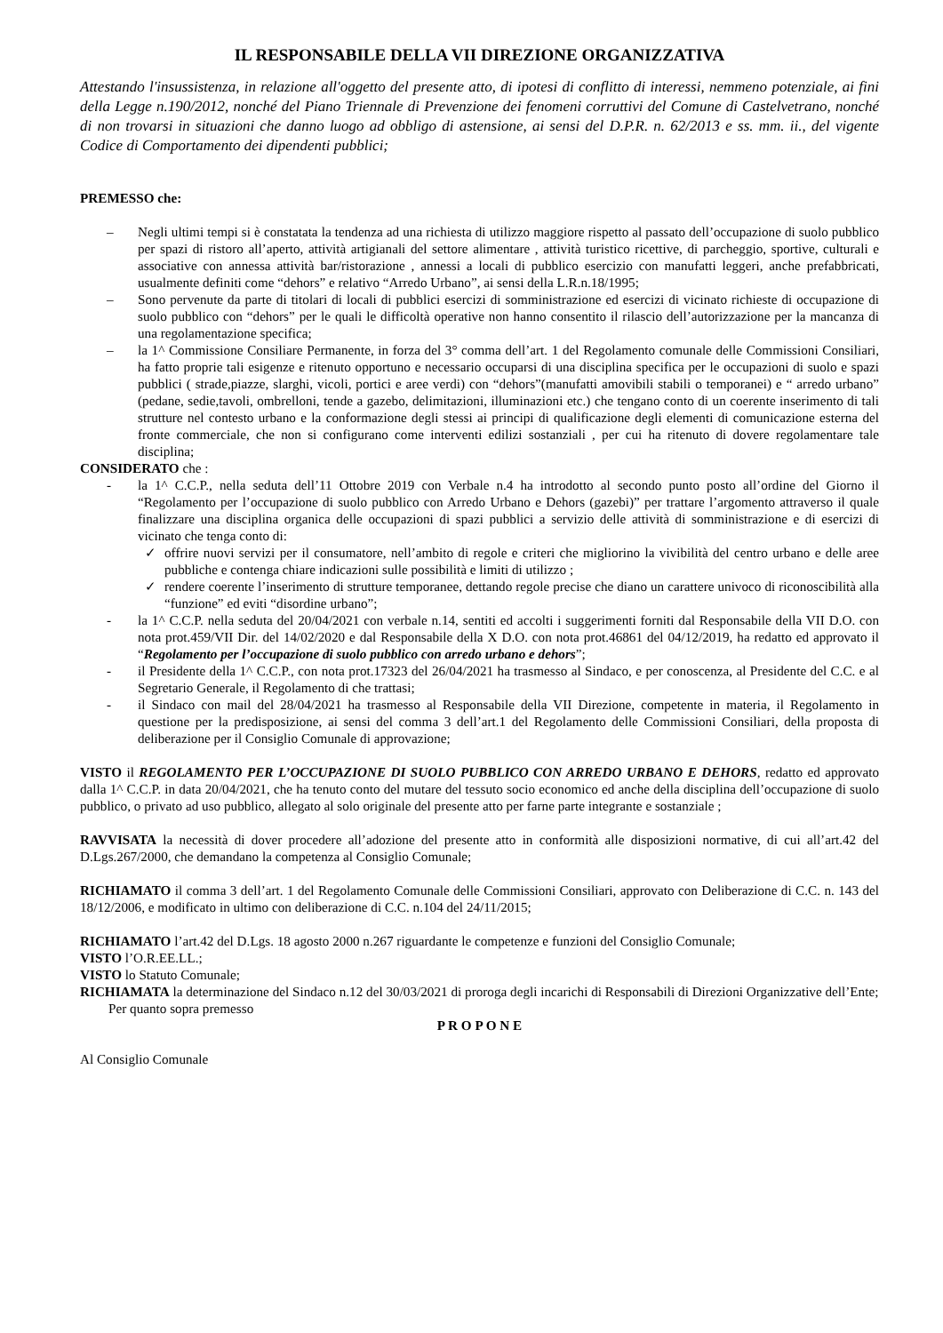IL RESPONSABILE DELLA VII DIREZIONE ORGANIZZATIVA
Attestando l'insussistenza, in relazione all'oggetto del presente atto, di ipotesi di conflitto di interessi, nemmeno potenziale, ai fini della Legge n.190/2012, nonché del Piano Triennale di Prevenzione dei fenomeni corruttivi del Comune di Castelvetrano, nonché di non trovarsi in situazioni che danno luogo ad obbligo di astensione, ai sensi del D.P.R. n. 62/2013 e ss. mm. ii., del vigente Codice di Comportamento dei dipendenti pubblici;
PREMESSO che:
– Negli ultimi tempi si è constatata la tendenza ad una richiesta di utilizzo maggiore rispetto al passato dell’occupazione di suolo pubblico per spazi di ristoro all’aperto, attività artigianali del settore alimentare , attività turistico ricettive, di parcheggio, sportive, culturali e associative con annessa attività bar/ristorazione , annessi a locali di pubblico esercizio con manufatti leggeri, anche prefabbricati, usualmente definiti come “dehors” e relativo “Arredo Urbano”, ai sensi della L.R.n.18/1995;
– Sono pervenute da parte di titolari di locali di pubblici esercizi di somministrazione ed esercizi di vicinato richieste di occupazione di suolo pubblico con “dehors” per le quali le difficoltà operative non hanno consentito il rilascio dell’autorizzazione per la mancanza di una regolamentazione specifica;
– la 1^ Commissione Consiliare Permanente, in forza del 3° comma dell’art. 1 del Regolamento comunale delle Commissioni Consiliari, ha fatto proprie tali esigenze e ritenuto opportuno e necessario occuparsi di una disciplina specifica per le occupazioni di suolo e spazi pubblici ( strade,piazze, slarghi, vicoli, portici e aree verdi) con “dehors”(manufatti amovibili stabili o temporanei) e “ arredo urbano” (pedane, sedie,tavoli, ombrelloni, tende a gazebo, delimitazioni, illuminazioni etc.) che tengano conto di un coerente inserimento di tali strutture nel contesto urbano e la conformazione degli stessi ai principi di qualificazione degli elementi di comunicazione esterna del fronte commerciale, che non si configurano come interventi edilizi sostanziali , per cui ha ritenuto di dovere regolamentare tale disciplina;
CONSIDERATO che :
- la 1^ C.C.P., nella seduta dell’11 Ottobre 2019 con Verbale n.4 ha introdotto al secondo punto posto all’ordine del Giorno il “Regolamento per l’occupazione di suolo pubblico con Arredo Urbano e Dehors (gazebi)” per trattare l’argomento attraverso il quale finalizzare una disciplina organica delle occupazioni di spazi pubblici a servizio delle attività di somministrazione e di esercizi di vicinato che tenga conto di:
✓ offrire nuovi servizi per il consumatore, nell’ambito di regole e criteri che migliorino la vivibilità del centro urbano e delle aree pubbliche e contenga chiare indicazioni sulle possibilità e limiti di utilizzo ;
✓ rendere coerente l’inserimento di strutture temporanee, dettando regole precise che diano un carattere univoco di riconoscibilità alla “funzione” ed eviti “disordine urbano”;
- la 1^ C.C.P. nella seduta del 20/04/2021 con verbale n.14, sentiti ed accolti i suggerimenti forniti dal Responsabile della VII D.O. con nota prot.459/VII Dir. del 14/02/2020 e dal Responsabile della X D.O. con nota prot.46861 del 04/12/2019, ha redatto ed approvato il “Regolamento per l’occupazione di suolo pubblico con arredo urbano e dehors”;
- il Presidente della 1^ C.C.P., con nota prot.17323 del 26/04/2021 ha trasmesso al Sindaco, e per conoscenza, al Presidente del C.C. e al Segretario Generale, il Regolamento di che trattasi;
- il Sindaco con mail del 28/04/2021 ha trasmesso al Responsabile della VII Direzione, competente in materia, il Regolamento in questione per la predisposizione, ai sensi del comma 3 dell’art.1 del Regolamento delle Commissioni Consiliari, della proposta di deliberazione per il Consiglio Comunale di approvazione;
VISTO il REGOLAMENTO PER L’OCCUPAZIONE DI SUOLO PUBBLICO CON ARREDO URBANO E DEHORS, redatto ed approvato dalla 1^ C.C.P. in data 20/04/2021, che ha tenuto conto del mutare del tessuto socio economico ed anche della disciplina dell’occupazione di suolo pubblico, o privato ad uso pubblico, allegato al solo originale del presente atto per farne parte integrante e sostanziale ;
RAVVISATA la necessità di dover procedere all’adozione del presente atto in conformità alle disposizioni normative, di cui all’art.42 del D.Lgs.267/2000, che demandano la competenza al Consiglio Comunale;
RICHIAMATO il comma 3 dell’art. 1 del Regolamento Comunale delle Commissioni Consiliari, approvato con Deliberazione di C.C. n. 143 del 18/12/2006, e modificato in ultimo con deliberazione di C.C. n.104 del 24/11/2015;
RICHIAMATO l’art.42 del D.Lgs. 18 agosto 2000 n.267 riguardante le competenze e funzioni del Consiglio Comunale;
VISTO l’O.R.EE.LL.;
VISTO lo Statuto Comunale;
RICHIAMATA la determinazione del Sindaco n.12 del 30/03/2021 di proroga degli incarichi di Responsabili di Direzioni Organizzative dell’Ente;
Per quanto sopra premesso
P R O P O N E
Al Consiglio Comunale